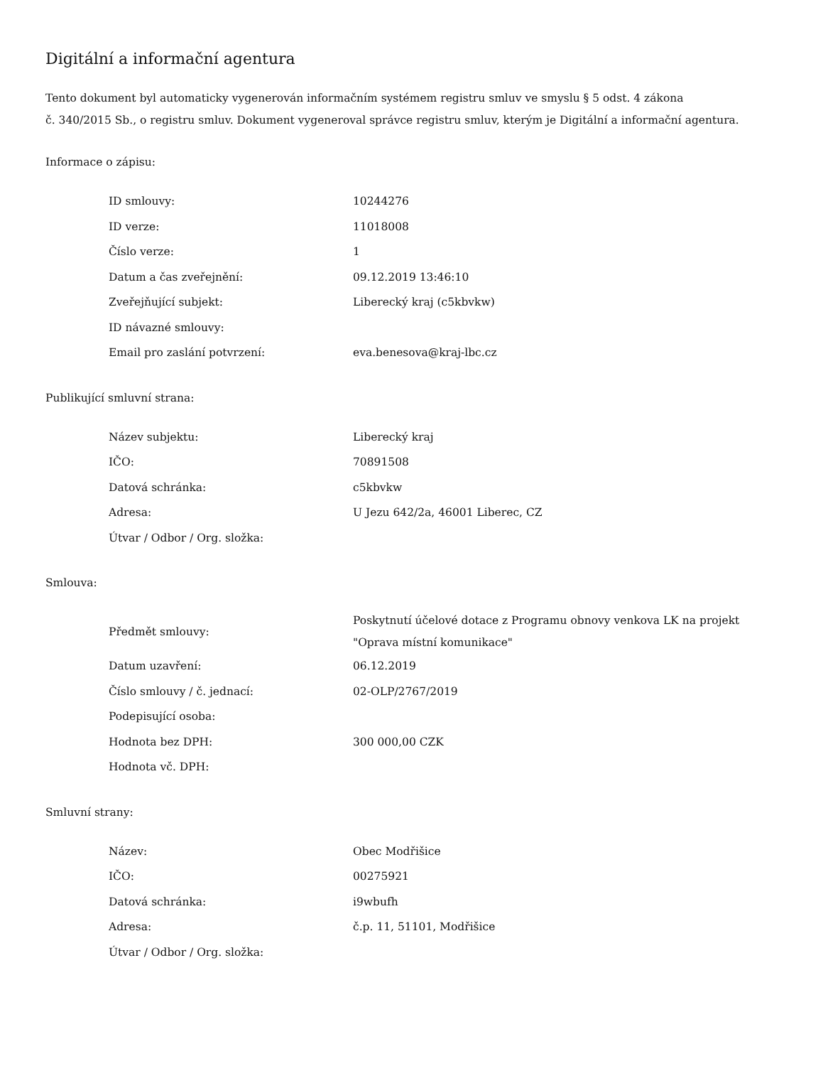Digitální a informační agentura
Tento dokument byl automaticky vygenerován informačním systémem registru smluv ve smyslu § 5 odst. 4 zákona
č. 340/2015 Sb., o registru smluv. Dokument vygeneroval správce registru smluv, kterým je Digitální a informační agentura.
Informace o zápisu:
| ID smlouvy: | 10244276 |
| ID verze: | 11018008 |
| Číslo verze: | 1 |
| Datum a čas zveřejnění: | 09.12.2019 13:46:10 |
| Zveřejňující subjekt: | Liberecký kraj (c5kbvkw) |
| ID návazné smlouvy: | |
| Email pro zaslání potvrzení: | eva.benesova@kraj-lbc.cz |
Publikující smluvní strana:
| Název subjektu: | Liberecký kraj |
| IČO: | 70891508 |
| Datová schránka: | c5kbvkw |
| Adresa: | U Jezu 642/2a, 46001 Liberec, CZ |
| Útvar / Odbor / Org. složka: | |
Smlouva:
| Předmět smlouvy: | Poskytnutí účelové dotace z Programu obnovy venkova LK na projekt "Oprava místní komunikace" |
| Datum uzavření: | 06.12.2019 |
| Číslo smlouvy / č. jednací: | 02-OLP/2767/2019 |
| Podepisující osoba: | |
| Hodnota bez DPH: | 300 000,00 CZK |
| Hodnota vč. DPH: | |
Smluvní strany:
| Název: | Obec Modřišice |
| IČO: | 00275921 |
| Datová schránka: | i9wbufh |
| Adresa: | č.p. 11, 51101, Modřišice |
| Útvar / Odbor / Org. složka: | |